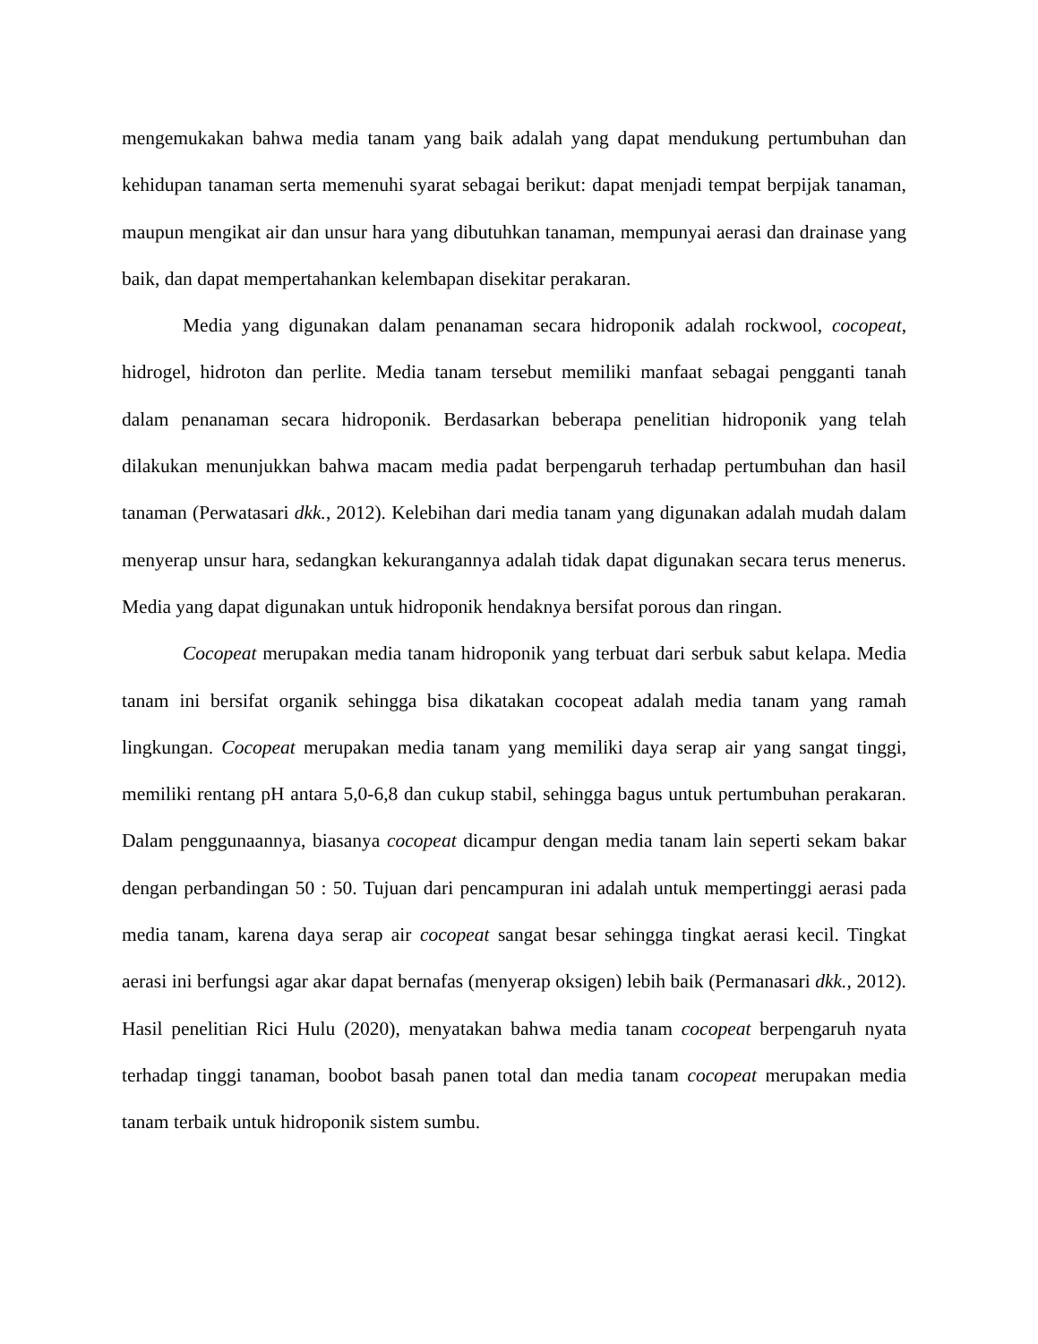mengemukakan bahwa media tanam yang baik adalah yang dapat mendukung pertumbuhan dan kehidupan tanaman serta memenuhi syarat sebagai berikut: dapat menjadi tempat berpijak tanaman, maupun mengikat air dan unsur hara yang dibutuhkan tanaman, mempunyai aerasi dan drainase yang baik, dan dapat mempertahankan kelembapan disekitar perakaran.
Media yang digunakan dalam penanaman secara hidroponik adalah rockwool, cocopeat, hidrogel, hidroton dan perlite. Media tanam tersebut memiliki manfaat sebagai pengganti tanah dalam penanaman secara hidroponik. Berdasarkan beberapa penelitian hidroponik yang telah dilakukan menunjukkan bahwa macam media padat berpengaruh terhadap pertumbuhan dan hasil tanaman (Perwatasari dkk., 2012). Kelebihan dari media tanam yang digunakan adalah mudah dalam menyerap unsur hara, sedangkan kekurangannya adalah tidak dapat digunakan secara terus menerus. Media yang dapat digunakan untuk hidroponik hendaknya bersifat porous dan ringan.
Cocopeat merupakan media tanam hidroponik yang terbuat dari serbuk sabut kelapa. Media tanam ini bersifat organik sehingga bisa dikatakan cocopeat adalah media tanam yang ramah lingkungan. Cocopeat merupakan media tanam yang memiliki daya serap air yang sangat tinggi, memiliki rentang pH antara 5,0-6,8 dan cukup stabil, sehingga bagus untuk pertumbuhan perakaran. Dalam penggunaannya, biasanya cocopeat dicampur dengan media tanam lain seperti sekam bakar dengan perbandingan 50 : 50. Tujuan dari pencampuran ini adalah untuk mempertinggi aerasi pada media tanam, karena daya serap air cocopeat sangat besar sehingga tingkat aerasi kecil. Tingkat aerasi ini berfungsi agar akar dapat bernafas (menyerap oksigen) lebih baik (Permanasari dkk., 2012). Hasil penelitian Rici Hulu (2020), menyatakan bahwa media tanam cocopeat berpengaruh nyata terhadap tinggi tanaman, boobot basah panen total dan media tanam cocopeat merupakan media tanam terbaik untuk hidroponik sistem sumbu.